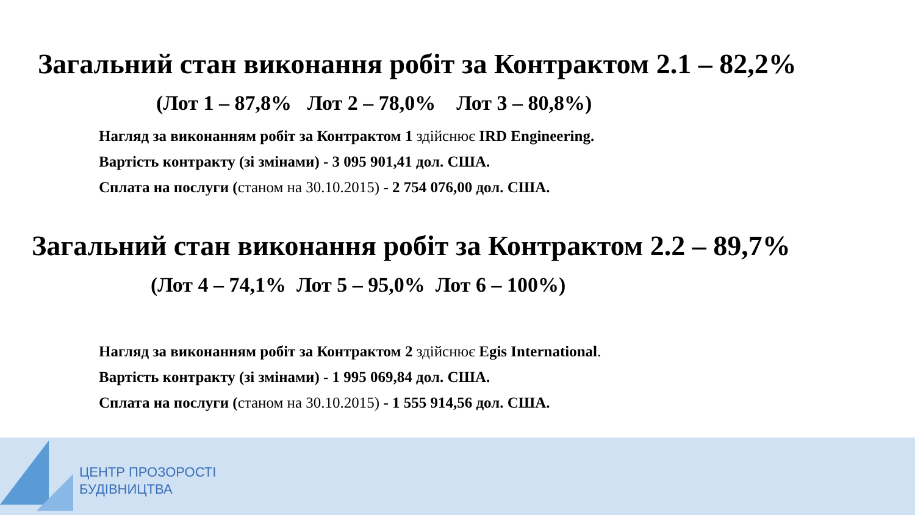Загальний стан виконання робіт за Контрактом 2.1 – 82,2%
(Лот 1 – 87,8% Лот 2 – 78,0% Лот 3 – 80,8%)
Нагляд за виконанням робіт за Контрактом 1 здійснює IRD Engineering.
Вартість контракту (зі змінами) - 3 095 901,41 дол. США.
Сплата на послуги (станом на 30.10.2015) - 2 754 076,00 дол. США.
Загальний стан виконання робіт за Контрактом 2.2 – 89,7%
(Лот 4 – 74,1% Лот 5 – 95,0% Лот 6 – 100%)
Нагляд за виконанням робіт за Контрактом 2 здійснює Egis International.
Вартість контракту (зі змінами) - 1 995 069,84 дол. США.
Сплата на послуги (станом на 30.10.2015) - 1 555 914,56 дол. США.
ЦЕНТР ПРОЗОРОСТІ
БУДІВНИЦТВА